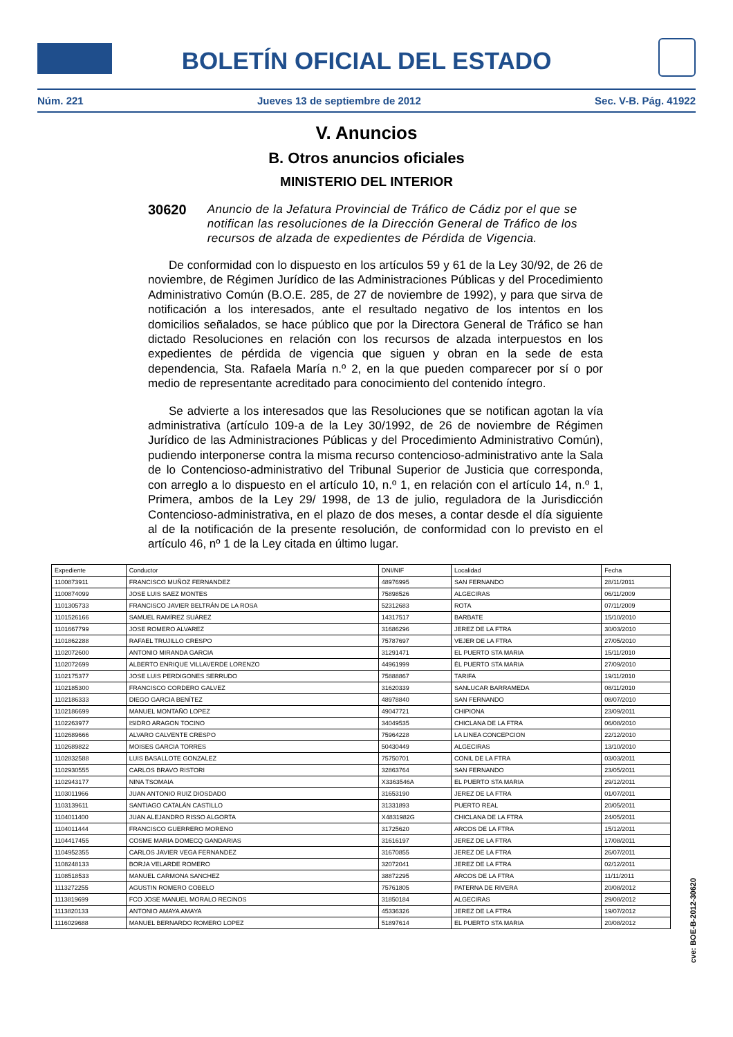BOLETÍN OFICIAL DEL ESTADO
Núm. 221 Jueves 13 de septiembre de 2012 Sec. V-B. Pág. 41922
V. Anuncios
B. Otros anuncios oficiales
MINISTERIO DEL INTERIOR
30620 Anuncio de la Jefatura Provincial de Tráfico de Cádiz por el que se notifican las resoluciones de la Dirección General de Tráfico de los recursos de alzada de expedientes de Pérdida de Vigencia.
De conformidad con lo dispuesto en los artículos 59 y 61 de la Ley 30/92, de 26 de noviembre, de Régimen Jurídico de las Administraciones Públicas y del Procedimiento Administrativo Común (B.O.E. 285, de 27 de noviembre de 1992), y para que sirva de notificación a los interesados, ante el resultado negativo de los intentos en los domicilios señalados, se hace público que por la Directora General de Tráfico se han dictado Resoluciones en relación con los recursos de alzada interpuestos en los expedientes de pérdida de vigencia que siguen y obran en la sede de esta dependencia, Sta. Rafaela María n.º 2, en la que pueden comparecer por sí o por medio de representante acreditado para conocimiento del contenido íntegro.
Se advierte a los interesados que las Resoluciones que se notifican agotan la vía administrativa (artículo 109-a de la Ley 30/1992, de 26 de noviembre de Régimen Jurídico de las Administraciones Públicas y del Procedimiento Administrativo Común), pudiendo interponerse contra la misma recurso contencioso-administrativo ante la Sala de lo Contencioso-administrativo del Tribunal Superior de Justicia que corresponda, con arreglo a lo dispuesto en el artículo 10, n.º 1, en relación con el artículo 14, n.º 1, Primera, ambos de la Ley 29/ 1998, de 13 de julio, reguladora de la Jurisdicción Contencioso-administrativa, en el plazo de dos meses, a contar desde el día siguiente al de la notificación de la presente resolución, de conformidad con lo previsto en el artículo 46, nº 1 de la Ley citada en último lugar.
| Expediente | Conductor | DNI/NIF | Localidad | Fecha |
| --- | --- | --- | --- | --- |
| 1100873911 | FRANCISCO MUÑOZ FERNANDEZ | 48976995 | SAN FERNANDO | 28/11/2011 |
| 1100874099 | JOSE LUIS SAEZ MONTES | 75898526 | ALGECIRAS | 06/11/2009 |
| 1101305733 | FRANCISCO JAVIER BELTRÁN DE LA ROSA | 52312683 | ROTA | 07/11/2009 |
| 1101526166 | SAMUEL RAMÍREZ SUÁREZ | 14317517 | BARBATE | 15/10/2010 |
| 1101667799 | JOSE ROMERO ALVAREZ | 31686296 | JEREZ DE LA FTRA | 30/03/2010 |
| 1101862288 | RAFAEL TRUJILLO CRESPO | 75787697 | VEJER DE LA FTRA | 27/05/2010 |
| 1102072600 | ANTONIO MIRANDA GARCIA | 31291471 | EL PUERTO STA MARIA | 15/11/2010 |
| 1102072699 | ALBERTO ENRIQUE VILLAVERDE LORENZO | 44961999 | ÉL PUERTO STA MARIA | 27/09/2010 |
| 1102175377 | JOSE LUIS PERDIGONES SERRUDO | 75888867 | TARIFA | 19/11/2010 |
| 1102185300 | FRANCISCO CORDERO GALVEZ | 31620339 | SANLUCAR BARRAMEDA | 08/11/2010 |
| 1102186333 | DIEGO GARCIA BENÍTEZ | 48978840 | SAN FERNANDO | 08/07/2010 |
| 1102186699 | MANUEL MONTAÑO LOPEZ | 49047721 | CHIPIONA | 23/09/2011 |
| 1102263977 | ISIDRO ARAGON TOCINO | 34049535 | CHICLANA DE LA FTRA | 06/08/2010 |
| 1102689666 | ALVARO CALVENTE CRESPO | 75964228 | LA LINEA CONCEPCION | 22/12/2010 |
| 1102689822 | MOISES GARCIA TORRES | 50430449 | ALGECIRAS | 13/10/2010 |
| 1102832588 | LUIS BASALLOTE GONZALEZ | 75750701 | CONIL DE LA FTRA | 03/03/2011 |
| 1102930555 | CARLOS BRAVO RISTORI | 32863764 | SAN FERNANDO | 23/05/2011 |
| 1102943177 | NINA TSOMAIA | X3363546A | EL PUERTO STA MARIA | 29/12/2011 |
| 1103011966 | JUAN ANTONIO RUIZ DIOSDADO | 31653190 | JEREZ DE LA FTRA | 01/07/2011 |
| 1103139611 | SANTIAGO CATALÁN CASTILLO | 31331893 | PUERTO REAL | 20/05/2011 |
| 1104011400 | JUAN ALEJANDRO RISSO ALGORTA | X4831982G | CHICLANA DE LA FTRA | 24/05/2011 |
| 1104011444 | FRANCISCO GUERRERO MORENO | 31725620 | ARCOS DE LA FTRA | 15/12/2011 |
| 1104417455 | COSME MARIA DOMECQ GANDARIAS | 31616197 | JEREZ DE LA FTRA | 17/08/2011 |
| 1104952355 | CARLOS JAVIER VEGA FERNANDEZ | 31670855 | JEREZ DE LA FTRA | 26/07/2011 |
| 1108248133 | BORJA VELARDE ROMERO | 32072041 | JEREZ DE LA FTRA | 02/12/2011 |
| 1108518533 | MANUEL CARMONA SANCHEZ | 38872295 | ARCOS DE LA FTRA | 11/11/2011 |
| 1113272255 | AGUSTIN ROMERO COBELO | 75761805 | PATERNA DE RIVERA | 20/08/2012 |
| 1113819699 | FCO JOSE MANUEL MORALO RECINOS | 31850184 | ALGECIRAS | 29/08/2012 |
| 1113820133 | ANTONIO AMAYA AMAYA | 45336326 | JEREZ DE LA FTRA | 19/07/2012 |
| 1116029688 | MANUEL BERNARDO ROMERO LOPEZ | 51897614 | EL PUERTO STA MARIA | 20/08/2012 |
cve: BOE-B-2012-30620